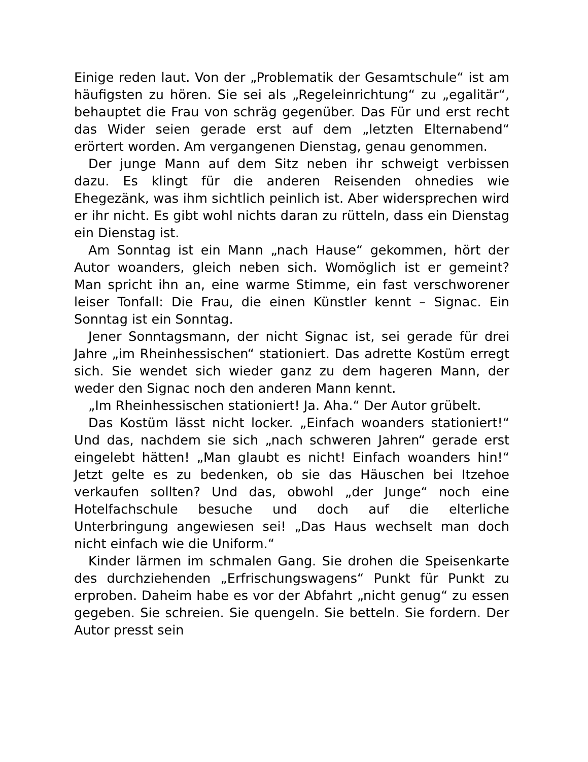Einige reden laut. Von der „Problematik der Gesamtschule“ ist am häufigsten zu hören. Sie sei als „Regeleinrichtung“ zu „egalitär“, behauptet die Frau von schräg gegenüber. Das Für und erst recht das Wider seien gerade erst auf dem „letzten Elternabend“ erörtert worden. Am vergangenen Dienstag, genau genommen.
Der junge Mann auf dem Sitz neben ihr schweigt verbissen dazu. Es klingt für die anderen Reisenden ohnedies wie Ehegezänk, was ihm sichtlich peinlich ist. Aber widersprechen wird er ihr nicht. Es gibt wohl nichts daran zu rütteln, dass ein Dienstag ein Dienstag ist.
Am Sonntag ist ein Mann „nach Hause“ gekommen, hört der Autor woanders, gleich neben sich. Womöglich ist er gemeint? Man spricht ihn an, eine warme Stimme, ein fast verschworener leiser Tonfall: Die Frau, die einen Künstler kennt – Signac. Ein Sonntag ist ein Sonntag.
Jener Sonntagsmann, der nicht Signac ist, sei gerade für drei Jahre „im Rheinhessischen“ stationiert. Das adrette Kostüm erregt sich. Sie wendet sich wieder ganz zu dem hageren Mann, der weder den Signac noch den anderen Mann kennt.
„Im Rheinhessischen stationiert! Ja. Aha.“ Der Autor grübelt.
Das Kostüm lässt nicht locker. „Einfach woanders stationiert!“ Und das, nachdem sie sich „nach schweren Jahren“ gerade erst eingelebt hätten! „Man glaubt es nicht! Einfach woanders hin!“ Jetzt gelte es zu bedenken, ob sie das Häuschen bei Itzehoe verkaufen sollten? Und das, obwohl „der Junge“ noch eine Hotelfachschule besuche und doch auf die elterliche Unterbringung angewiesen sei! „Das Haus wechselt man doch nicht einfach wie die Uniform.“
Kinder lärmen im schmalen Gang. Sie drohen die Speisenkarte des durchziehenden „Erfrischungswagens“ Punkt für Punkt zu erproben. Daheim habe es vor der Abfahrt „nicht genug“ zu essen gegeben. Sie schreien. Sie quengeln. Sie betteln. Sie fordern. Der Autor presst sein